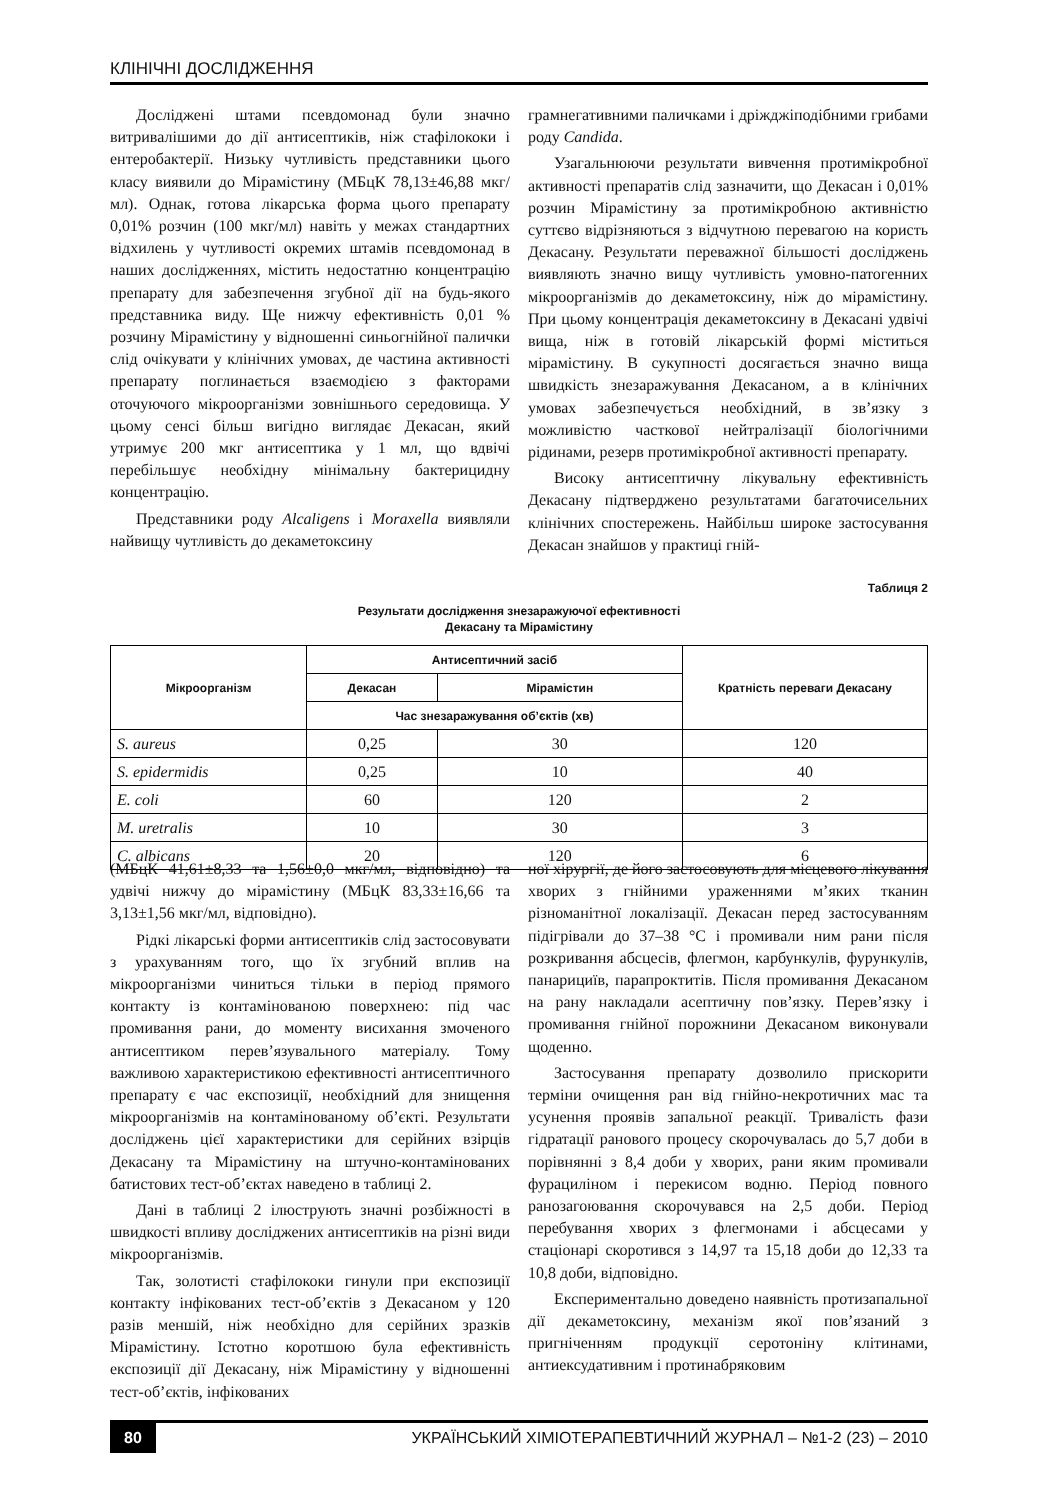КЛІНІЧНІ ДОСЛІДЖЕННЯ
Досліджені штами псевдомонад були значно витривалішими до дії антисептиків, ніж стафілококи і ентеробактерії. Низьку чутливість представники цього класу виявили до Мірамістину (МБцК 78,13±46,88 мкг/мл). Однак, готова лікарська форма цього препарату 0,01% розчин (100 мкг/мл) навіть у межах стандартних відхилень у чутливості окремих штамів псевдомонад в наших дослідженнях, містить недостатню концентрацію препарату для забезпечення згубної дії на будь-якого представника виду. Ще нижчу ефективність 0,01 % розчину Мірамістину у відношенні синьогнійної палички слід очікувати у клінічних умовах, де частина активності препарату поглинається взаємодією з факторами оточуючого мікроорганізми зовнішнього середовища. У цьому сенсі більш вигідно виглядає Декасан, який утримує 200 мкг антисептика у 1 мл, що вдвічі перебільшує необхідну мінімальну бактерицидну концентрацію.
Представники роду Alcaligens і Moraxella виявляли найвищу чутливість до декаметоксину
грамнегативними паличками і дріжджіподібними грибами роду Candida.
Узагальнюючи результати вивчення протимікробної активності препаратів слід зазначити, що Декасан і 0,01% розчин Мірамістину за протимікробною активністю суттєво відрізняються з відчутною перевагою на користь Декасану. Результати переважної більшості досліджень виявляють значно вищу чутливість умовно-патогенних мікроорганізмів до декаметоксину, ніж до мірамістину. При цьому концентрація декаметоксину в Декасані удвічі вища, ніж в готовій лікарській формі міститься мірамістину. В сукупності досягається значно вища швидкість знезаражування Декасаном, а в клінічних умовах забезпечується необхідний, в зв’язку з можливістю часткової нейтралізації біологічними рідинами, резерв протимікробної активності препарату.
Високу антисептичну лікувальну ефективність Декасану підтверджено результатами багаточисельних клінічних спостережень. Найбільш широке застосування Декасан знайшов у практиці гній-
Таблиця 2
Результати дослідження знезаражуючої ефективності
Декасану та Мірамістину
| Мікроорганізм | Антисептичний засіб | | Кратність переваги Декасану |
| --- | --- | --- | --- |
| | Декасан | Мірамістин | |
| | Час знезаражування об’єктів (хв) | | |
| S. aureus | 0,25 | 30 | 120 |
| S. epidermidis | 0,25 | 10 | 40 |
| E. coli | 60 | 120 | 2 |
| M. uretralis | 10 | 30 | 3 |
| C. albicans | 20 | 120 | 6 |
(МБцК 41,61±8,33 та 1,56±0,0 мкг/мл, відповідно) та удвічі нижчу до мірамістину (МБцК 83,33±16,66 та 3,13±1,56 мкг/мл, відповідно).
Рідкі лікарські форми антисептиків слід застосовувати з урахуванням того, що їх згубний вплив на мікроорганізми чиниться тільки в період прямого контакту із контамінованою поверхнею: під час промивання рани, до моменту висихання змоченого антисептиком перев’язувального матеріалу. Тому важливою характеристикою ефективності антисептичного препарату є час експозиції, необхідний для знищення мікроорганізмів на контамінованому об’єкті. Результати досліджень цієї характеристики для серійних взірців Декасану та Мірамістину на штучно-контамінованих батистових тест-об’єктах наведено в таблиці 2.
Дані в таблиці 2 ілюструють значні розбіжності в швидкості впливу досліджених антисептиків на різні види мікроорганізмів.
Так, золотисті стафілококи гинули при експозиції контакту інфікованих тест-об’єктів з Декасаном у 120 разів меншій, ніж необхідно для серійних зразків Мірамістину. Істотно коротшою була ефективність експозиції дії Декасану, ніж Мірамістину у відношенні тест-об’єктів, інфікованих
ної хірургії, де його застосовують для місцевого лікування хворих з гнійними ураженнями м’яких тканин різноманітної локалізації. Декасан перед застосуванням підігрівали до 37–38 °С і промивали ним рани після розкривання абсцесів, флегмон, карбункулів, фурункулів, панарициїв, парапроктитів. Після промивання Декасаном на рану накладали асептичну пов’язку. Перев’язку і промивання гнійної порожнини Декасаном виконували щоденно.
Застосування препарату дозволило прискорити терміни очищення ран від гнійно-некротичних мас та усунення проявів запальної реакції. Тривалість фази гідратації ранового процесу скорочувалась до 5,7 доби в порівнянні з 8,4 доби у хворих, рани яким промивали фурациліном і перекисом водню. Період повного ранозагоювання скорочувався на 2,5 доби. Період перебування хворих з флегмонами і абсцесами у стаціонарі скоротився з 14,97 та 15,18 доби до 12,33 та 10,8 доби, відповідно.
Експериментально доведено наявність протизапальної дії декаметоксину, механізм якої пов’язаний з пригніченням продукції серотоніну клітинами, антиексудативним і протинабряковим
80 УКРАЇНСЬКИЙ ХІМІОТЕРАПЕВТИЧНИЙ ЖУРНАЛ – №1-2 (23) – 2010